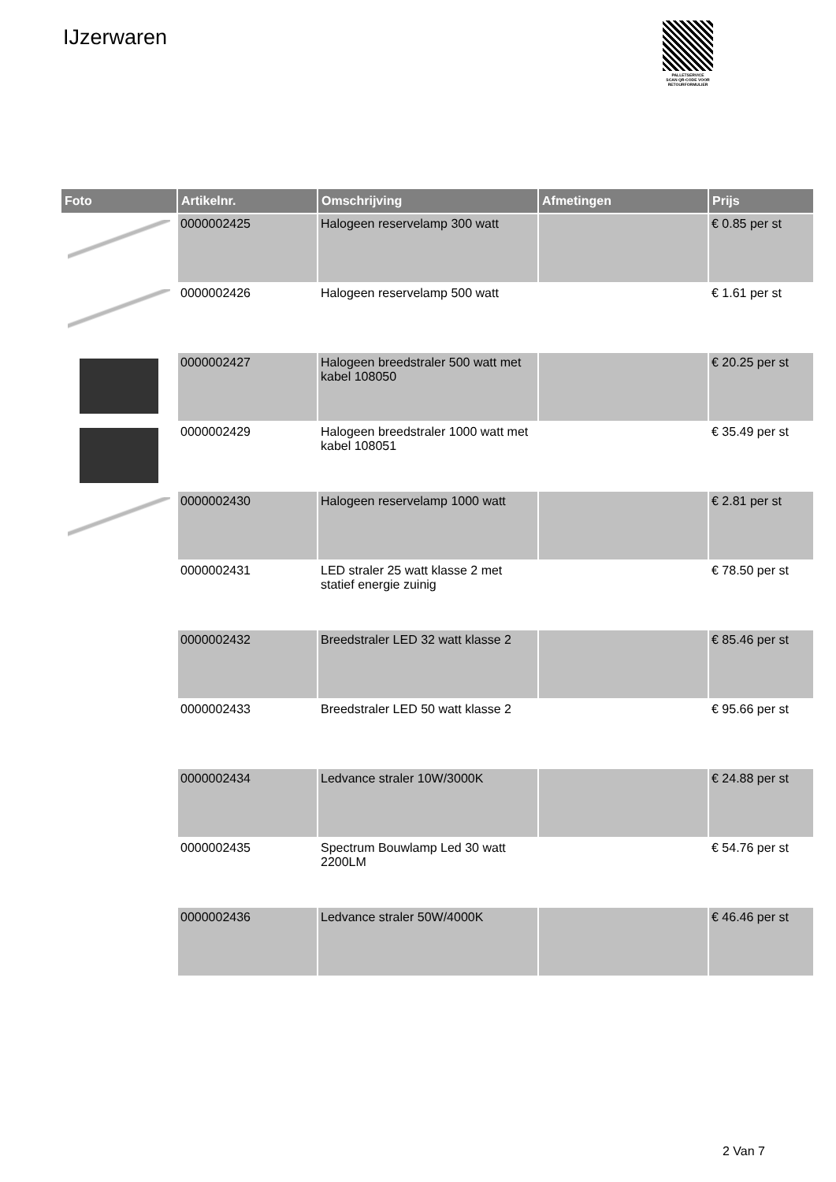IJzerwaren
PALLETSERVICE
SCAN QR-CODE VOOR RETOURFORMULIER
| Foto | Artikelnr. | Omschrijving | Afmetingen | Prijs |
| --- | --- | --- | --- | --- |
| | 0000002425 | Halogeen reservelamp 300 watt | | € 0.85 per st |
| | 0000002426 | Halogeen reservelamp 500 watt | | € 1.61 per st |
| | 0000002427 | Halogeen breedstraler 500 watt met kabel 108050 | | € 20.25 per st |
| | 0000002429 | Halogeen breedstraler 1000 watt met kabel 108051 | | € 35.49 per st |
| | 0000002430 | Halogeen reservelamp 1000 watt | | € 2.81 per st |
| | 0000002431 | LED straler 25 watt klasse 2 met statief energie zuinig | | € 78.50 per st |
| | 0000002432 | Breedstraler LED 32 watt klasse 2 | | € 85.46 per st |
| | 0000002433 | Breedstraler LED 50 watt klasse 2 | | € 95.66 per st |
| | 0000002434 | Ledvance straler 10W/3000K | | € 24.88 per st |
| | 0000002435 | Spectrum Bouwlamp Led 30 watt 2200LM | | € 54.76 per st |
| | 0000002436 | Ledvance straler 50W/4000K | | € 46.46 per st |
2 Van 7